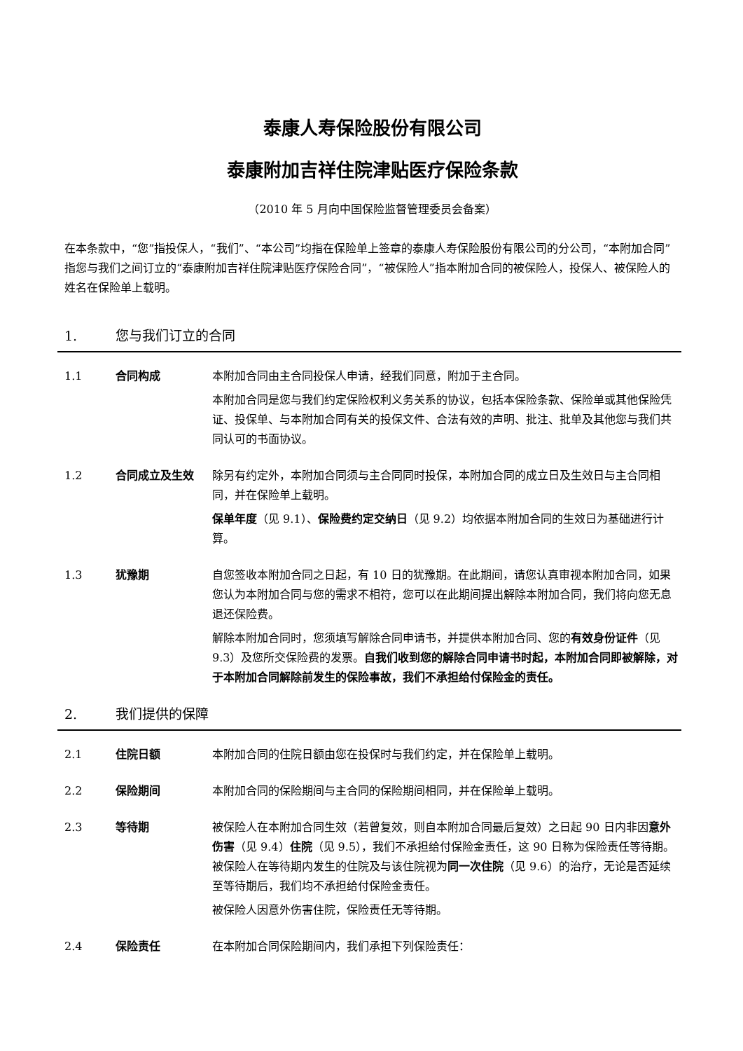泰康人寿保险股份有限公司
泰康附加吉祥住院津贴医疗保险条款
（2010 年 5 月向中国保险监督管理委员会备案）
在本条款中，“您”指投保人，“我们”、“本公司”均指在保险单上签章的泰康人寿保险股份有限公司的分公司，“本附加合同”指您与我们之间订立的“泰康附加吉祥住院津贴医疗保险合同”，“被保险人”指本附加合同的被保险人，投保人、被保险人的姓名在保险单上载明。
1. 您与我们订立的合同
1.1 合同构成 本附加合同由主合同投保人申请，经我们同意，附加于主合同。
本附加合同是您与我们约定保险权利义务关系的协议，包括本保险条款、保险单或其他保险凭证、投保单、与本附加合同有关的投保文件、合法有效的声明、批注、批单及其他您与我们共同认可的书面协议。
1.2 合同成立及生效 除另有约定外，本附加合同须与主合同同时投保，本附加合同的成立日及生效日与主合同相同，并在保险单上载明。
保单年度（见 9.1）、保险费约定交纳日（见 9.2）均依据本附加合同的生效日为基础进行计算。
1.3 犹豫期 自您签收本附加合同之日起，有 10 日的犹豫期。在此期间，请您认真审视本附加合同，如果您认为本附加合同与您的需求不相符，您可以在此期间提出解除本附加合同，我们将向您无息退还保险费。
解除本附加合同时，您须填写解除合同申请书，并提供本附加合同、您的有效身份证件（见 9.3）及您所交保险费的发票。自我们收到您的解除合同申请书时起，本附加合同即被解除，对于本附加合同解除前发生的保险事故，我们不承担给付保险金的责任。
2. 我们提供的保障
2.1 住院日额 本附加合同的住院日额由您在投保时与我们约定，并在保险单上载明。
2.2 保险期间 本附加合同的保险期间与主合同的保险期间相同，并在保险单上载明。
2.3 等待期 被保险人在本附加合同生效（若曾复效，则自本附加合同最后复效）之日起 90 日内非因意外伤害（见 9.4）住院（见 9.5），我们不承担给付保险金责任，这 90 日称为保险责任等待期。被保险人在等待期内发生的住院及与该住院视为同一次住院（见 9.6）的治疗，无论是否延续至等待期后，我们均不承担给付保险金责任。
被保险人因意外伤害住院，保险责任无等待期。
2.4 保险责任 在本附加合同保险期间内，我们承担下列保险责任：